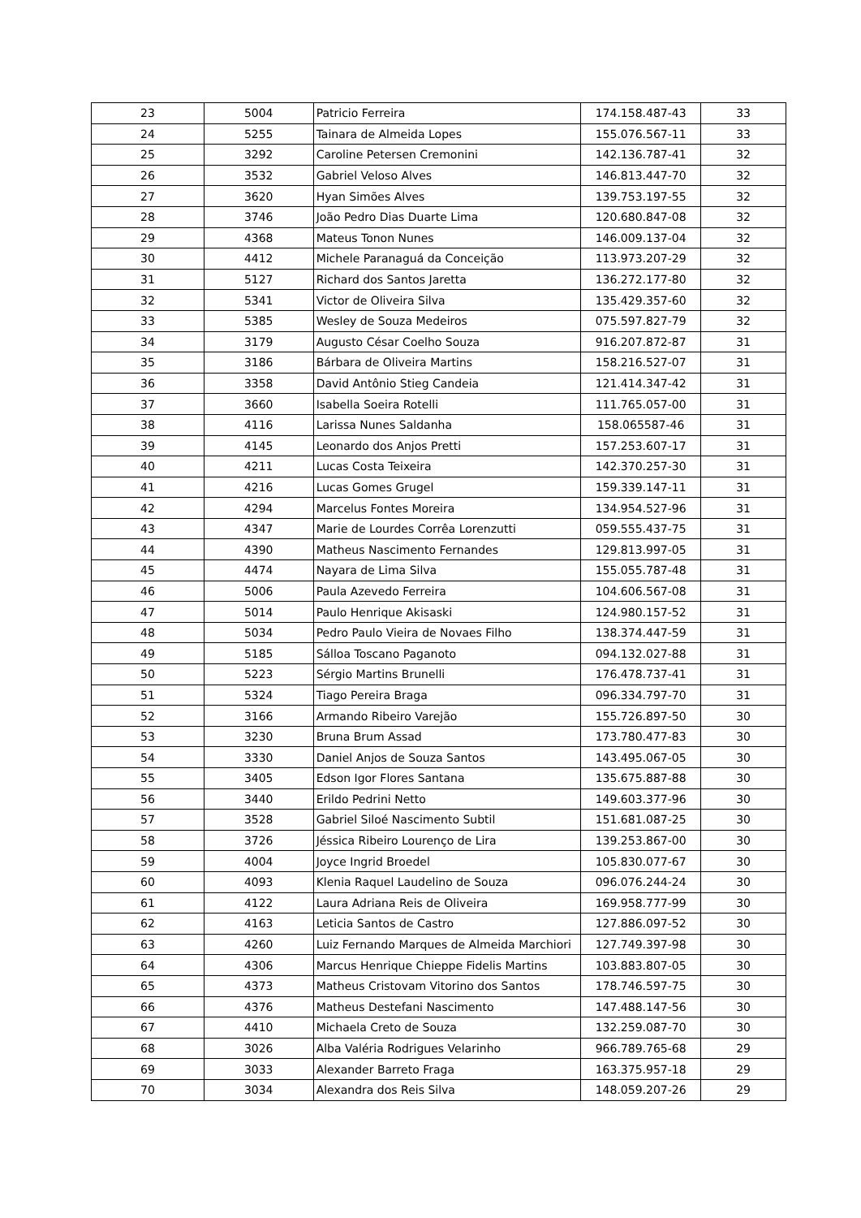| 23 | 5004 | Patricio Ferreira | 174.158.487-43 | 33 |
| 24 | 5255 | Tainara de Almeida Lopes | 155.076.567-11 | 33 |
| 25 | 3292 | Caroline Petersen Cremonini | 142.136.787-41 | 32 |
| 26 | 3532 | Gabriel Veloso Alves | 146.813.447-70 | 32 |
| 27 | 3620 | Hyan Simões Alves | 139.753.197-55 | 32 |
| 28 | 3746 | João Pedro Dias Duarte Lima | 120.680.847-08 | 32 |
| 29 | 4368 | Mateus Tonon Nunes | 146.009.137-04 | 32 |
| 30 | 4412 | Michele Paranaguá da Conceição | 113.973.207-29 | 32 |
| 31 | 5127 | Richard dos Santos Jaretta | 136.272.177-80 | 32 |
| 32 | 5341 | Victor de Oliveira Silva | 135.429.357-60 | 32 |
| 33 | 5385 | Wesley de Souza Medeiros | 075.597.827-79 | 32 |
| 34 | 3179 | Augusto César Coelho Souza | 916.207.872-87 | 31 |
| 35 | 3186 | Bárbara de Oliveira Martins | 158.216.527-07 | 31 |
| 36 | 3358 | David Antônio Stieg Candeia | 121.414.347-42 | 31 |
| 37 | 3660 | Isabella Soeira Rotelli | 111.765.057-00 | 31 |
| 38 | 4116 | Larissa Nunes Saldanha | 158.065587-46 | 31 |
| 39 | 4145 | Leonardo dos Anjos Pretti | 157.253.607-17 | 31 |
| 40 | 4211 | Lucas Costa Teixeira | 142.370.257-30 | 31 |
| 41 | 4216 | Lucas Gomes Grugel | 159.339.147-11 | 31 |
| 42 | 4294 | Marcelus Fontes Moreira | 134.954.527-96 | 31 |
| 43 | 4347 | Marie de Lourdes Corrêa Lorenzutti | 059.555.437-75 | 31 |
| 44 | 4390 | Matheus Nascimento Fernandes | 129.813.997-05 | 31 |
| 45 | 4474 | Nayara de Lima Silva | 155.055.787-48 | 31 |
| 46 | 5006 | Paula Azevedo Ferreira | 104.606.567-08 | 31 |
| 47 | 5014 | Paulo Henrique Akisaski | 124.980.157-52 | 31 |
| 48 | 5034 | Pedro Paulo Vieira de Novaes Filho | 138.374.447-59 | 31 |
| 49 | 5185 | Sálloa Toscano Paganoto | 094.132.027-88 | 31 |
| 50 | 5223 | Sérgio Martins Brunelli | 176.478.737-41 | 31 |
| 51 | 5324 | Tiago Pereira Braga | 096.334.797-70 | 31 |
| 52 | 3166 | Armando Ribeiro Varejão | 155.726.897-50 | 30 |
| 53 | 3230 | Bruna Brum Assad | 173.780.477-83 | 30 |
| 54 | 3330 | Daniel Anjos de Souza Santos | 143.495.067-05 | 30 |
| 55 | 3405 | Edson Igor Flores Santana | 135.675.887-88 | 30 |
| 56 | 3440 | Erildo Pedrini Netto | 149.603.377-96 | 30 |
| 57 | 3528 | Gabriel Siloé Nascimento Subtil | 151.681.087-25 | 30 |
| 58 | 3726 | Jéssica Ribeiro Lourenço de Lira | 139.253.867-00 | 30 |
| 59 | 4004 | Joyce Ingrid Broedel | 105.830.077-67 | 30 |
| 60 | 4093 | Klenia Raquel Laudelino de Souza | 096.076.244-24 | 30 |
| 61 | 4122 | Laura Adriana Reis de Oliveira | 169.958.777-99 | 30 |
| 62 | 4163 | Leticia Santos de Castro | 127.886.097-52 | 30 |
| 63 | 4260 | Luiz Fernando Marques de Almeida Marchiori | 127.749.397-98 | 30 |
| 64 | 4306 | Marcus Henrique Chieppe Fidelis Martins | 103.883.807-05 | 30 |
| 65 | 4373 | Matheus Cristovam Vitorino dos Santos | 178.746.597-75 | 30 |
| 66 | 4376 | Matheus Destefani Nascimento | 147.488.147-56 | 30 |
| 67 | 4410 | Michaela Creto de Souza | 132.259.087-70 | 30 |
| 68 | 3026 | Alba Valéria Rodrigues Velarinho | 966.789.765-68 | 29 |
| 69 | 3033 | Alexander Barreto Fraga | 163.375.957-18 | 29 |
| 70 | 3034 | Alexandra dos Reis Silva | 148.059.207-26 | 29 |